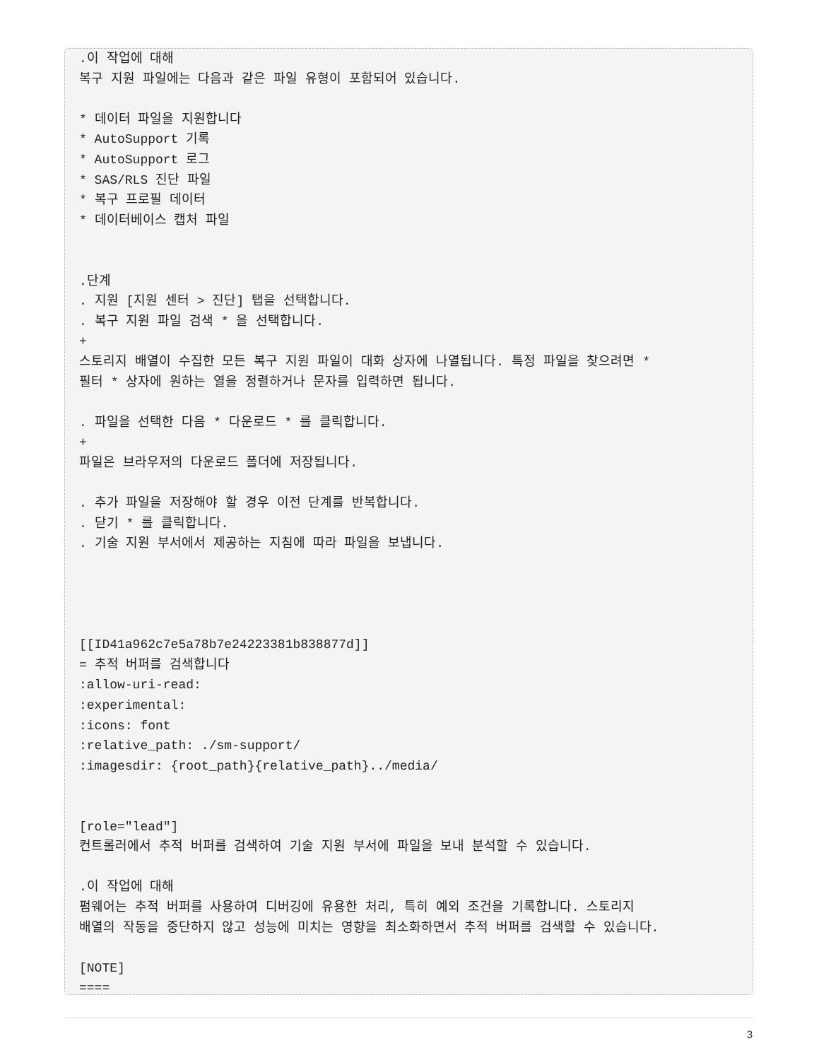.이 작업에 대해
복구 지원 파일에는 다음과 같은 파일 유형이 포함되어 있습니다.

* 데이터 파일을 지원합니다
* AutoSupport 기록
* AutoSupport 로그
* SAS/RLS 진단 파일
* 복구 프로필 데이터
* 데이터베이스 캡처 파일


.단계
. 지원 [지원 센터 > 진단] 탭을 선택합니다.
. 복구 지원 파일 검색 * 을 선택합니다.
+
스토리지 배열이 수집한 모든 복구 지원 파일이 대화 상자에 나열됩니다. 특정 파일을 찾으려면 *
필터 * 상자에 원하는 열을 정렬하거나 문자를 입력하면 됩니다.

. 파일을 선택한 다음 * 다운로드 * 를 클릭합니다.
+
파일은 브라우저의 다운로드 폴더에 저장됩니다.

. 추가 파일을 저장해야 할 경우 이전 단계를 반복합니다.
. 닫기 * 를 클릭합니다.
. 기술 지원 부서에서 제공하는 지침에 따라 파일을 보냅니다.




[[ID41a962c7e5a78b7e24223381b838877d]]
= 추적 버퍼를 검색합니다
:allow-uri-read:
:experimental:
:icons: font
:relative_path: ./sm-support/
:imagesdir: {root_path}{relative_path}../media/


[role="lead"]
컨트롤러에서 추적 버퍼를 검색하여 기술 지원 부서에 파일을 보내 분석할 수 있습니다.

.이 작업에 대해
펌웨어는 추적 버퍼를 사용하여 디버깅에 유용한 처리, 특히 예외 조건을 기록합니다. 스토리지
배열의 작동을 중단하지 않고 성능에 미치는 영향을 최소화하면서 추적 버퍼를 검색할 수 있습니다.

[NOTE]
====
3